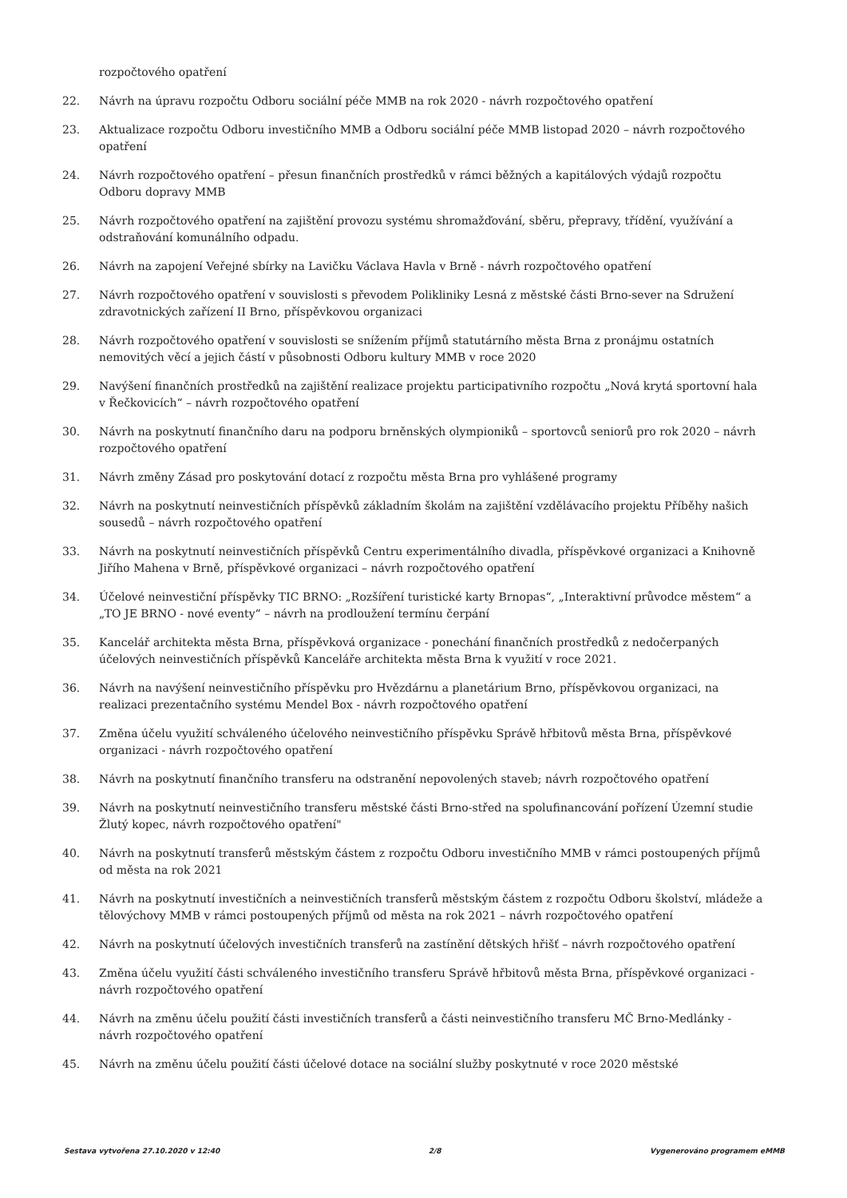rozpočtového opatření
22. Návrh na úpravu rozpočtu Odboru sociální péče MMB na rok 2020 - návrh rozpočtového opatření
23. Aktualizace rozpočtu Odboru investičního MMB a Odboru sociální péče MMB listopad 2020 – návrh rozpočtového opatření
24. Návrh rozpočtového opatření – přesun finančních prostředků v rámci běžných a kapitálových výdajů rozpočtu Odboru dopravy MMB
25. Návrh rozpočtového opatření na zajištění provozu systému shromažďování, sběru, přepravy, třídění, využívání a odstraňování komunálního odpadu.
26. Návrh na zapojení Veřejné sbírky na Lavičku Václava Havla v Brně - návrh rozpočtového opatření
27. Návrh rozpočtového opatření v souvislosti s převodem Polikliniky Lesná z městské části Brno-sever na Sdružení zdravotnických zařízení II Brno, příspěvkovou organizaci
28. Návrh rozpočtového opatření v souvislosti se snížením příjmů statutárního města Brna z pronájmu ostatních nemovitých věcí a jejich částí v působnosti Odboru kultury MMB v roce 2020
29. Navýšení finančních prostředků na zajištění realizace projektu participativního rozpočtu „Nová krytá sportovní hala v Řečkovicích“ – návrh rozpočtového opatření
30. Návrh na poskytnutí finančního daru na podporu brněnských olympioniků – sportovců seniorů pro rok 2020 – návrh rozpočtového opatření
31. Návrh změny Zásad pro poskytování dotací z rozpočtu města Brna pro vyhlášené programy
32. Návrh na poskytnutí neinvestičních příspěvků základním školám na zajištění vzdělávacího projektu Příběhy našich sousedů – návrh rozpočtového opatření
33. Návrh na poskytnutí neinvestičních příspěvků Centru experimentálního divadla, příspěvkové organizaci a Knihovně Jiřího Mahena v Brně, příspěvkové organizaci – návrh rozpočtového opatření
34. Účelové neinvestiční příspěvky TIC BRNO: „Rozšíření turistické karty Brnopas“, „Interaktivní průvodce městem“ a „TO JE BRNO - nové eventy“ – návrh na prodloužení termínu čerpání
35. Kancelář architekta města Brna, příspěvková organizace - ponechání finančních prostředků z nedočerpaných účelových neinvestičních příspěvků Kanceláře architekta města Brna k využití v roce 2021.
36. Návrh na navýšení neinvestičního příspěvku pro Hvězdárnu a planetárium Brno, příspěvkovou organizaci, na realizaci prezentačního systému Mendel Box - návrh rozpočtového opatření
37. Změna účelu využití schváleného účelového neinvestičního příspěvku Správě hřbitovů města Brna, příspěvkové organizaci - návrh rozpočtového opatření
38. Návrh na poskytnutí finančního transferu na odstranění nepovolených staveb; návrh rozpočtového opatření
39. Návrh na poskytnutí neinvestičního transferu městské části Brno-střed na spolufinancování pořízení Územní studie Žlutý kopec, návrh rozpočtového opatření"
40. Návrh na poskytnutí transferů městským částem z rozpočtu Odboru investičního MMB v rámci postoupených příjmů od města na rok 2021
41. Návrh na poskytnutí investičních a neinvestičních transferů městským částem z rozpočtu Odboru školství, mládeže a tělovýchovy MMB v rámci postoupených příjmů od města na rok 2021 – návrh rozpočtového opatření
42. Návrh na poskytnutí účelových investičních transferů na zastínění dětských hřišť – návrh rozpočtového opatření
43. Změna účelu využití části schváleného investičního transferu Správě hřbitovů města Brna, příspěvkové organizaci - návrh rozpočtového opatření
44. Návrh na změnu účelu použití části investičních transferů a části neinvestičního transferu MČ Brno-Medlánky - návrh rozpočtového opatření
45. Návrh na změnu účelu použití části účelové dotace na sociální služby poskytnuté v roce 2020 městské
Sestava vytvořena 27.10.2020 v 12:40 2/8 Vygenerováno programem eMMB